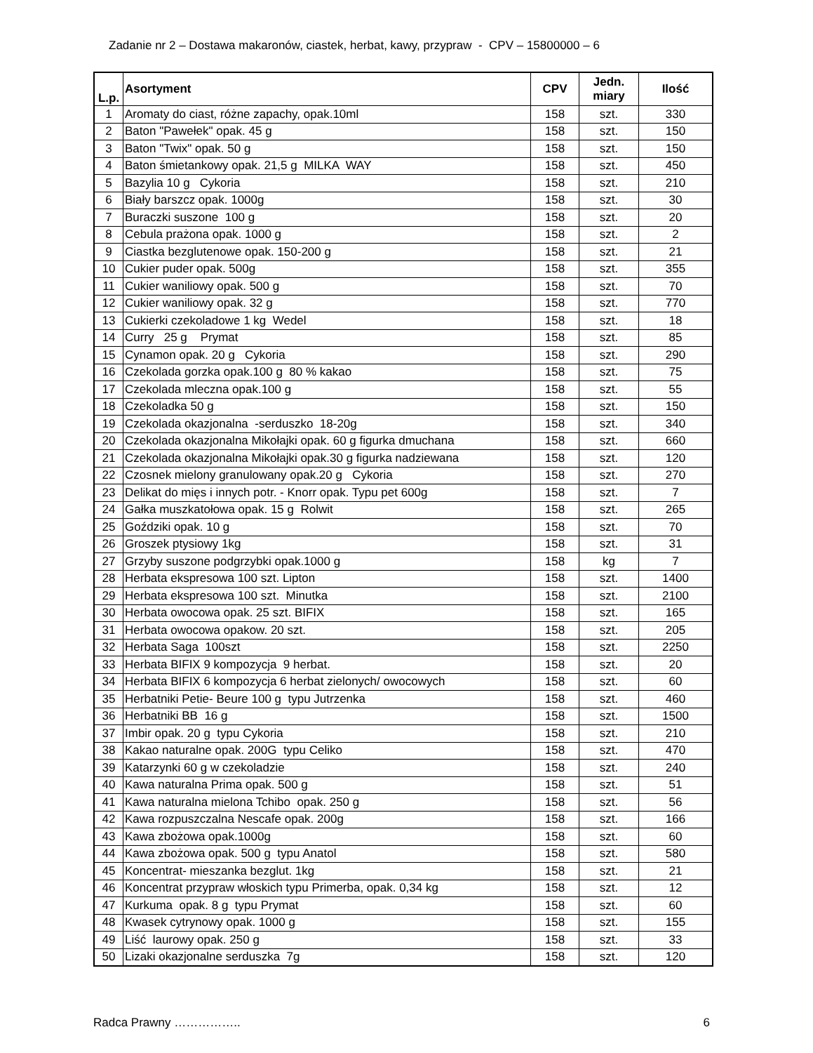Zadanie nr 2 – Dostawa makaronów, ciastek, herbat, kawy, przypraw - CPV – 15800000 – 6
| L.p. | Asortyment | CPV | Jedn. miary | Ilość |
| --- | --- | --- | --- | --- |
| 1 | Aromaty do ciast, różne zapachy, opak.10ml | 158 | szt. | 330 |
| 2 | Baton "Pawełek" opak. 45 g | 158 | szt. | 150 |
| 3 | Baton "Twix" opak. 50 g | 158 | szt. | 150 |
| 4 | Baton śmietankowy opak. 21,5 g MILKA WAY | 158 | szt. | 450 |
| 5 | Bazylia 10 g Cykoria | 158 | szt. | 210 |
| 6 | Biały barszcz opak. 1000g | 158 | szt. | 30 |
| 7 | Buraczki suszone 100 g | 158 | szt. | 20 |
| 8 | Cebula prażona opak. 1000 g | 158 | szt. | 2 |
| 9 | Ciastka bezglutenowe opak. 150-200 g | 158 | szt. | 21 |
| 10 | Cukier puder opak. 500g | 158 | szt. | 355 |
| 11 | Cukier waniliowy opak. 500 g | 158 | szt. | 70 |
| 12 | Cukier waniliowy opak. 32 g | 158 | szt. | 770 |
| 13 | Cukierki czekoladowe 1 kg Wedel | 158 | szt. | 18 |
| 14 | Curry 25 g Prymat | 158 | szt. | 85 |
| 15 | Cynamon opak. 20 g Cykoria | 158 | szt. | 290 |
| 16 | Czekolada gorzka opak.100 g 80 % kakao | 158 | szt. | 75 |
| 17 | Czekolada mleczna opak.100 g | 158 | szt. | 55 |
| 18 | Czekoladka 50 g | 158 | szt. | 150 |
| 19 | Czekolada okazjonalna -serduszko 18-20g | 158 | szt. | 340 |
| 20 | Czekolada okazjonalna Mikołajki opak. 60 g figurka dmuchana | 158 | szt. | 660 |
| 21 | Czekolada okazjonalna Mikołajki opak.30 g figurka nadziewana | 158 | szt. | 120 |
| 22 | Czosnek mielony granulowany opak.20 g Cykoria | 158 | szt. | 270 |
| 23 | Delikat do mięs i innych potr. - Knorr opak. Typu pet 600g | 158 | szt. | 7 |
| 24 | Gałka muszkatołowa opak. 15 g Rolwit | 158 | szt. | 265 |
| 25 | Goździki opak. 10 g | 158 | szt. | 70 |
| 26 | Groszek ptysiowy 1kg | 158 | szt. | 31 |
| 27 | Grzyby suszone podgrzybki opak.1000 g | 158 | kg | 7 |
| 28 | Herbata ekspresowa 100 szt. Lipton | 158 | szt. | 1400 |
| 29 | Herbata ekspresowa 100 szt. Minutka | 158 | szt. | 2100 |
| 30 | Herbata owocowa opak. 25 szt. BIFIX | 158 | szt. | 165 |
| 31 | Herbata owocowa opakow. 20 szt. | 158 | szt. | 205 |
| 32 | Herbata Saga 100szt | 158 | szt. | 2250 |
| 33 | Herbata BIFIX 9 kompozycja 9 herbat. | 158 | szt. | 20 |
| 34 | Herbata BIFIX 6 kompozycja 6 herbat zielonych/ owocowych | 158 | szt. | 60 |
| 35 | Herbatniki Petie- Beure 100 g typu Jutrzenka | 158 | szt. | 460 |
| 36 | Herbatniki BB 16 g | 158 | szt. | 1500 |
| 37 | Imbir opak. 20 g typu Cykoria | 158 | szt. | 210 |
| 38 | Kakao naturalne opak. 200G typu Celiko | 158 | szt. | 470 |
| 39 | Katarzynki 60 g w czekoladzie | 158 | szt. | 240 |
| 40 | Kawa naturalna Prima opak. 500 g | 158 | szt. | 51 |
| 41 | Kawa naturalna mielona Tchibo opak. 250 g | 158 | szt. | 56 |
| 42 | Kawa rozpuszczalna Nescafe opak. 200g | 158 | szt. | 166 |
| 43 | Kawa zbożowa opak.1000g | 158 | szt. | 60 |
| 44 | Kawa zbożowa opak. 500 g typu Anatol | 158 | szt. | 580 |
| 45 | Koncentrat- mieszanka bezglut. 1kg | 158 | szt. | 21 |
| 46 | Koncentrat przypraw włoskich typu Primerba, opak. 0,34 kg | 158 | szt. | 12 |
| 47 | Kurkuma opak. 8 g typu Prymat | 158 | szt. | 60 |
| 48 | Kwasek cytrynowy opak. 1000 g | 158 | szt. | 155 |
| 49 | Liść laurowy opak. 250 g | 158 | szt. | 33 |
| 50 | Lizaki okazjonalne serduszka 7g | 158 | szt. | 120 |
Radca Prawny …………….. 6